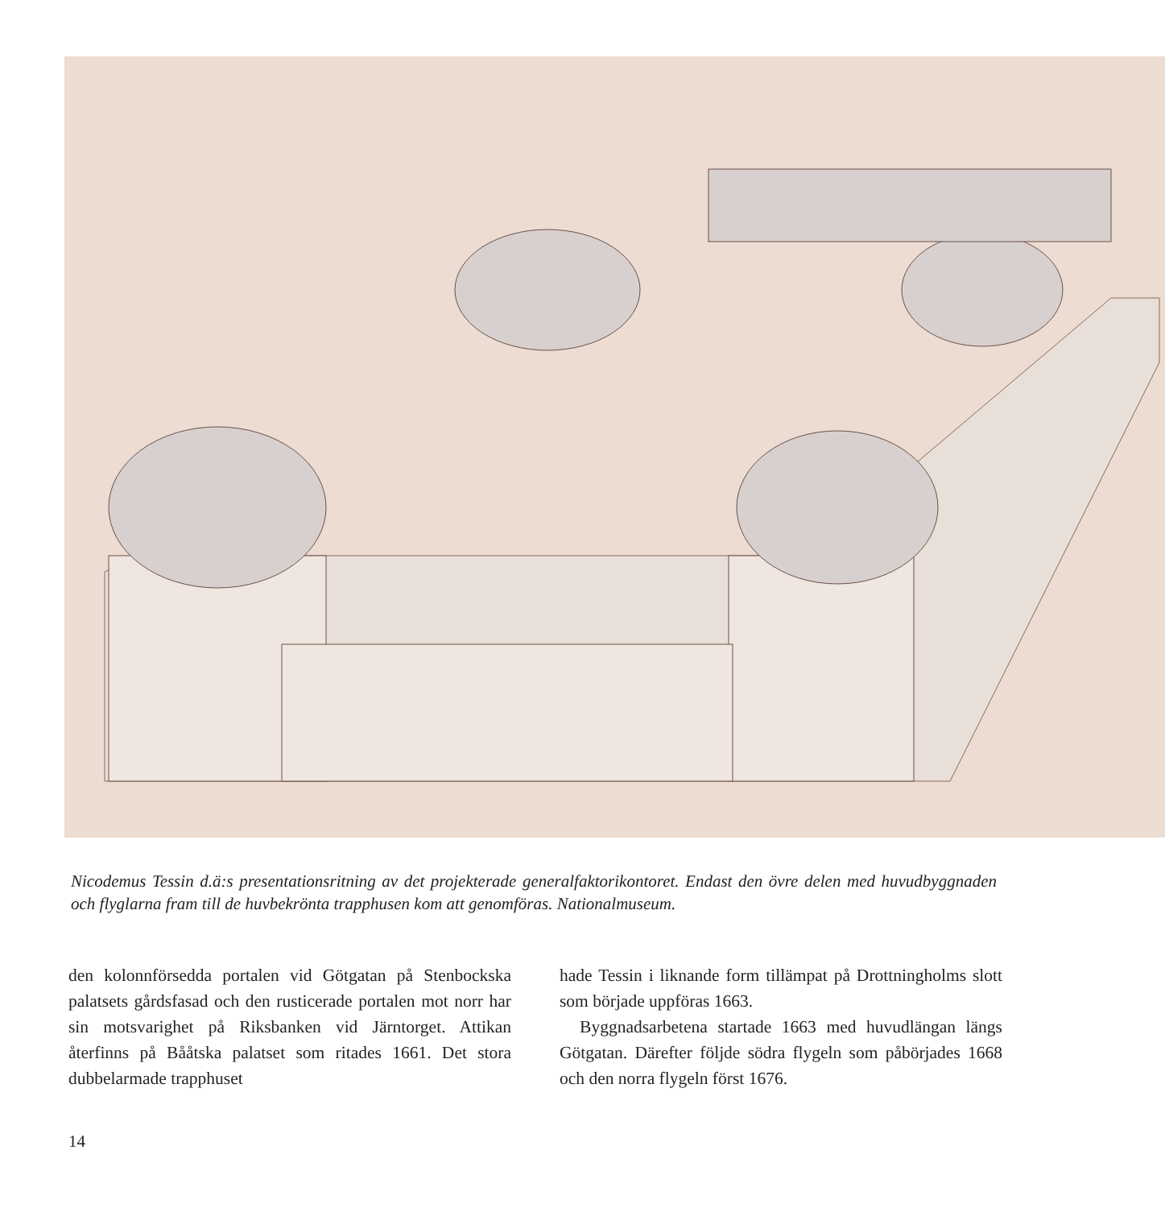Nicodemus Tessin d.ä:s presentationsritning av det projekterade generalfaktorikontoret. Endast den övre delen med huvudbyggnaden och flyglarna fram till de huvbekrönta trapphusen kom att genomföras. Nationalmuseum.
den kolonnförsedda portalen vid Götgatan på Stenbockska palatsets gårdsfasad och den rusticerade portalen mot norr har sin motsvarighet på Riksbanken vid Järntorget. Attikan återfinns på Bååtska palatset som ritades 1661. Det stora dubbelarmade trapphuset
hade Tessin i liknande form tillämpat på Drottningholms slott som började uppföras 1663.
Byggnadsarbetena startade 1663 med huvudlängan längs Götgatan. Därefter följde södra flygeln som påbörjades 1668 och den norra flygeln först 1676.
14